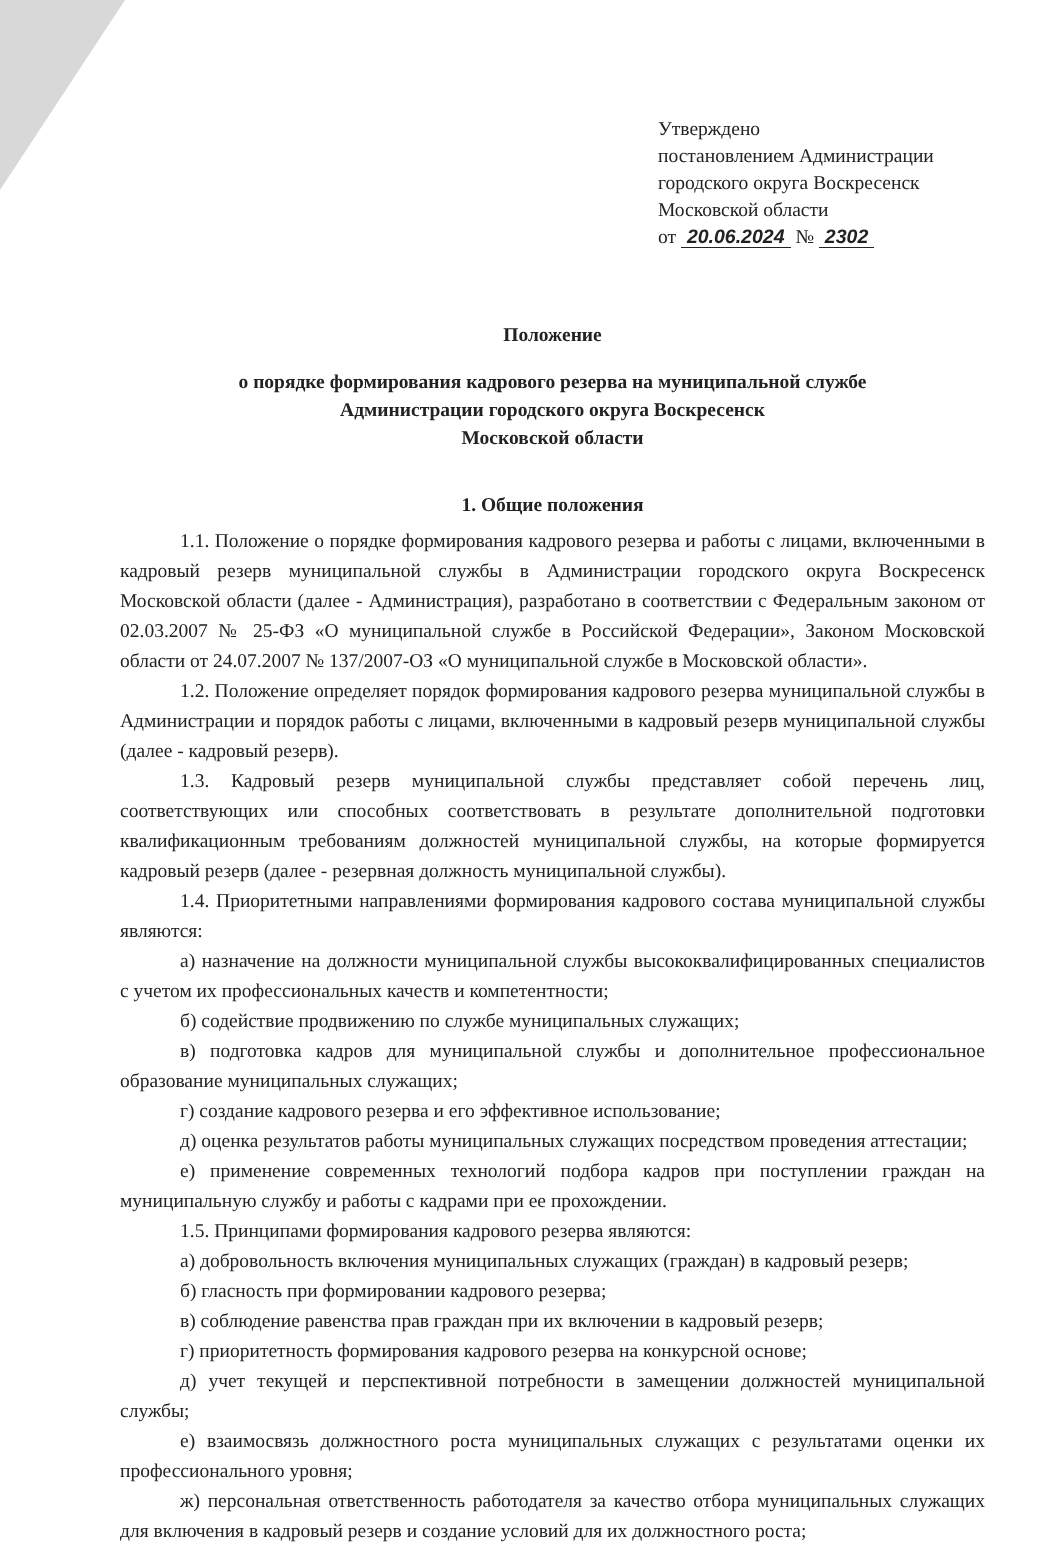Утверждено
постановлением Администрации
городского округа Воскресенск
Московской области
от 20.06.2024 № 2302
Положение
о порядке формирования кадрового резерва на муниципальной службе
Администрации городского округа Воскресенск
Московской области
1. Общие положения
1.1. Положение о порядке формирования кадрового резерва и работы с лицами, включенными в кадровый резерв муниципальной службы в Администрации городского округа Воскресенск Московской области (далее - Администрация), разработано в соответствии с Федеральным законом от 02.03.2007 № 25-ФЗ «О муниципальной службе в Российской Федерации», Законом Московской области от 24.07.2007 № 137/2007-ОЗ «О муниципальной службе в Московской области».
1.2. Положение определяет порядок формирования кадрового резерва муниципальной службы в Администрации и порядок работы с лицами, включенными в кадровый резерв муниципальной службы (далее - кадровый резерв).
1.3. Кадровый резерв муниципальной службы представляет собой перечень лиц, соответствующих или способных соответствовать в результате дополнительной подготовки квалификационным требованиям должностей муниципальной службы, на которые формируется кадровый резерв (далее - резервная должность муниципальной службы).
1.4. Приоритетными направлениями формирования кадрового состава муниципальной службы являются:
а) назначение на должности муниципальной службы высококвалифицированных специалистов с учетом их профессиональных качеств и компетентности;
б) содействие продвижению по службе муниципальных служащих;
в) подготовка кадров для муниципальной службы и дополнительное профессиональное образование муниципальных служащих;
г) создание кадрового резерва и его эффективное использование;
д) оценка результатов работы муниципальных служащих посредством проведения аттестации;
е) применение современных технологий подбора кадров при поступлении граждан на муниципальную службу и работы с кадрами при ее прохождении.
1.5. Принципами формирования кадрового резерва являются:
а) добровольность включения муниципальных служащих (граждан) в кадровый резерв;
б) гласность при формировании кадрового резерва;
в) соблюдение равенства прав граждан при их включении в кадровый резерв;
г) приоритетность формирования кадрового резерва на конкурсной основе;
д) учет текущей и перспективной потребности в замещении должностей муниципальной службы;
е) взаимосвязь должностного роста муниципальных служащих с результатами оценки их профессионального уровня;
ж) персональная ответственность работодателя за качество отбора муниципальных служащих для включения в кадровый резерв и создание условий для их должностного роста;